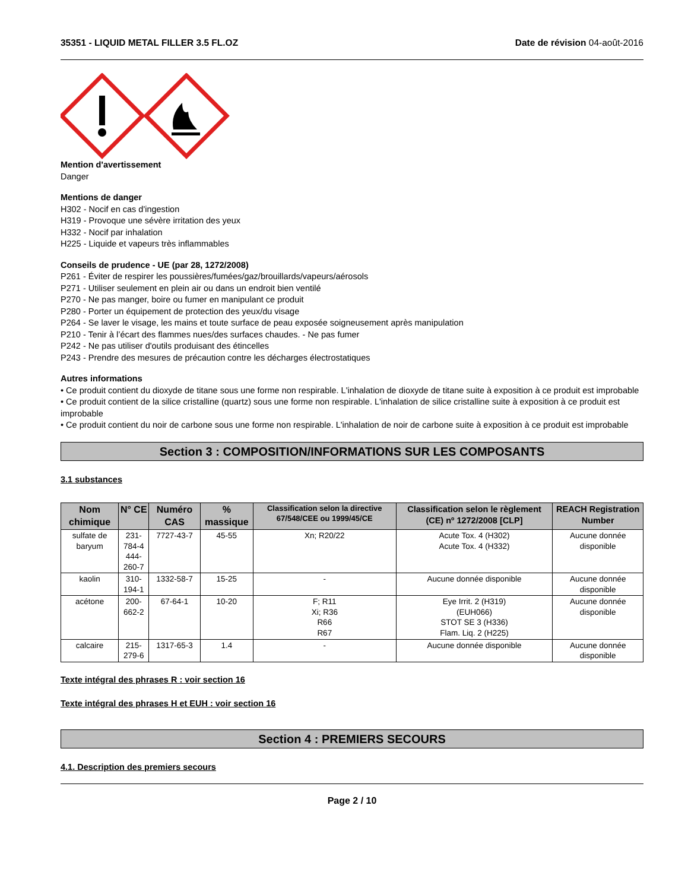35351 - LIQUID METAL FILLER 3.5 FL.OZ
Date de révision 04-août-2016
Mention d'avertissement
Danger
Mentions de danger
H302 - Nocif en cas d'ingestion
H319 - Provoque une sévère irritation des yeux
H332 - Nocif par inhalation
H225 - Liquide et vapeurs très inflammables
Conseils de prudence - UE (par 28, 1272/2008)
P261 - Éviter de respirer les poussières/fumées/gaz/brouillards/vapeurs/aérosols
P271 - Utiliser seulement en plein air ou dans un endroit bien ventilé
P270 - Ne pas manger, boire ou fumer en manipulant ce produit
P280 - Porter un équipement de protection des yeux/du visage
P264 - Se laver le visage, les mains et toute surface de peau exposée soigneusement après manipulation
P210 - Tenir à l’écart des flammes nues/des surfaces chaudes. - Ne pas fumer
P242 - Ne pas utiliser d'outils produisant des étincelles
P243 - Prendre des mesures de précaution contre les décharges électrostatiques
Autres informations
• Ce produit contient du dioxyde de titane sous une forme non respirable. L'inhalation de dioxyde de titane suite à exposition à ce produit est improbable
• Ce produit contient de la silice cristalline (quartz) sous une forme non respirable. L'inhalation de silice cristalline suite à exposition à ce produit est improbable
• Ce produit contient du noir de carbone sous une forme non respirable. L'inhalation de noir de carbone suite à exposition à ce produit est improbable
Section 3 : COMPOSITION/INFORMATIONS SUR LES COMPOSANTS
3.1 substances
| Nom chimique | N° CE | Numéro CAS | % massique | Classification selon la directive 67/548/CEE ou 1999/45/CE | Classification selon le règlement (CE) nº 1272/2008 [CLP] | REACH Registration Number |
| --- | --- | --- | --- | --- | --- | --- |
| sulfate de baryum | 231-784-4 444-260-7 | 7727-43-7 | 45-55 | Xn; R20/22 | Acute Tox. 4 (H302) Acute Tox. 4 (H332) | Aucune donnée disponible |
| kaolin | 310-194-1 | 1332-58-7 | 15-25 | - | Aucune donnée disponible | Aucune donnée disponible |
| acétone | 200-662-2 | 67-64-1 | 10-20 | F; R11 Xi; R36 R66 R67 | Eye Irrit. 2 (H319) (EUH066) STOT SE 3 (H336) Flam. Liq. 2 (H225) | Aucune donnée disponible |
| calcaire | 215-279-6 | 1317-65-3 | 1.4 | - | Aucune donnée disponible | Aucune donnée disponible |
Texte intégral des phrases R : voir section 16
Texte intégral des phrases H et EUH : voir section 16
Section 4 : PREMIERS SECOURS
4.1. Description des premiers secours
Page 2 / 10